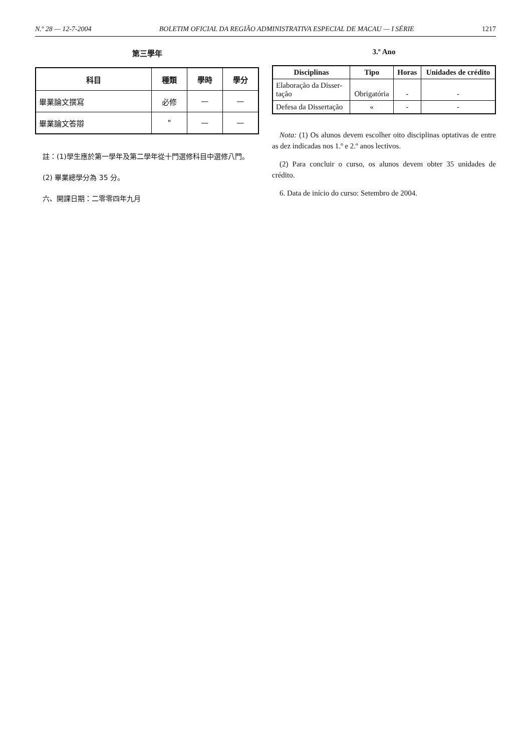N.º 28 — 12-7-2004 BOLETIM OFICIAL DA REGIÃO ADMINISTRATIVA ESPECIAL DE MACAU — I SÉRIE 1217
第三學年
| 科目 | 種類 | 學時 | 學分 |
| --- | --- | --- | --- |
| 畢業論文撰寫 | 必修 | — | — |
| 畢業論文答辯 | " | — | — |
註：(1)學生應於第一學年及第二學年從十門選修科目中選修八門。
(2) 畢業總學分為 35 分。
六、開課日期：二零零四年九月
3.º Ano
| Disciplinas | Tipo | Horas | Unidades de crédito |
| --- | --- | --- | --- |
| Elaboração da Disser- tação | Obrigatória | - | - |
| Defesa da Dissertação | « | - | - |
Nota: (1) Os alunos devem escolher oito disciplinas optativas de entre as dez indicadas nos 1.º e 2.º anos lectivos.
(2) Para concluir o curso, os alunos devem obter 35 unidades de crédito.
6. Data de início do curso: Setembro de 2004.